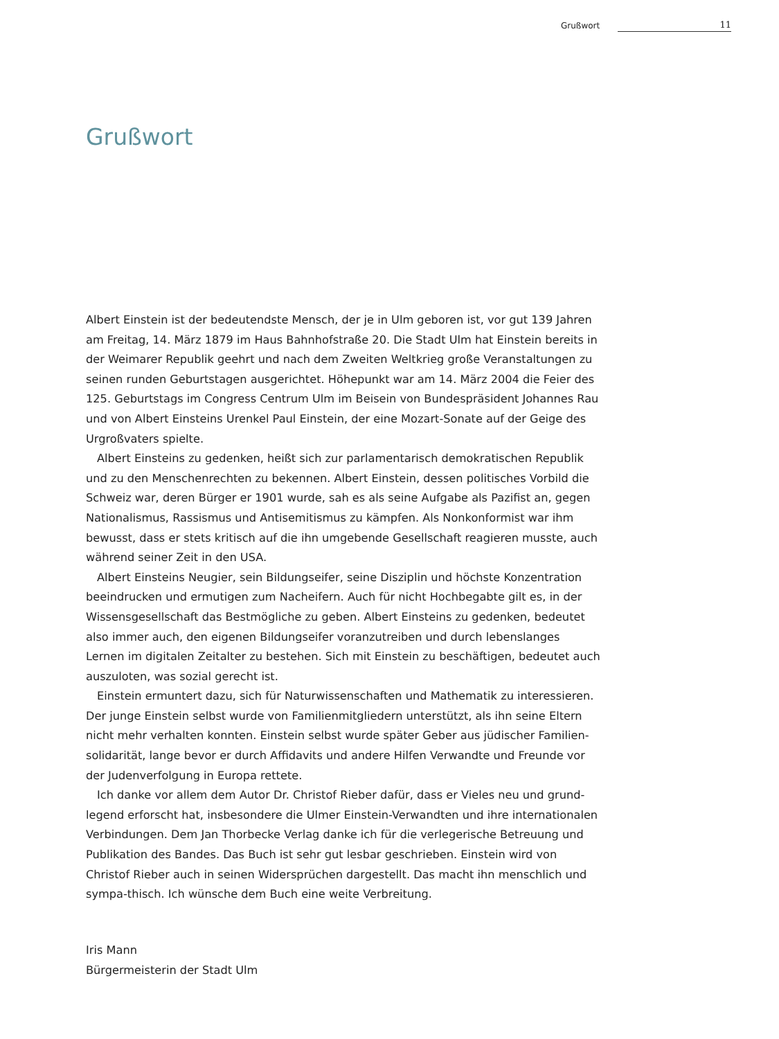Grußwort 11
Grußwort
Albert Einstein ist der bedeutendste Mensch, der je in Ulm geboren ist, vor gut 139 Jahren am Freitag, 14. März 1879 im Haus Bahnhofstraße 20. Die Stadt Ulm hat Einstein bereits in der Weimarer Republik geehrt und nach dem Zweiten Weltkrieg große Veranstaltungen zu seinen runden Geburtstagen ausgerichtet. Höhepunkt war am 14. März 2004 die Feier des 125. Geburtstags im Congress Centrum Ulm im Beisein von Bundespräsident Johannes Rau und von Albert Einsteins Urenkel Paul Einstein, der eine Mozart-Sonate auf der Geige des Urgroßvaters spielte.
Albert Einsteins zu gedenken, heißt sich zur parlamentarisch demokratischen Republik und zu den Menschenrechten zu bekennen. Albert Einstein, dessen politisches Vorbild die Schweiz war, deren Bürger er 1901 wurde, sah es als seine Aufgabe als Pazifist an, gegen Nationalismus, Rassismus und Antisemitismus zu kämpfen. Als Nonkonformist war ihm bewusst, dass er stets kritisch auf die ihn umgebende Gesellschaft reagieren musste, auch während seiner Zeit in den USA.
Albert Einsteins Neugier, sein Bildungseifer, seine Disziplin und höchste Konzentration beeindrucken und ermutigen zum Nacheifern. Auch für nicht Hochbegabte gilt es, in der Wissensgesellschaft das Bestmögliche zu geben. Albert Einsteins zu gedenken, bedeutet also immer auch, den eigenen Bildungseifer voranzutreiben und durch lebenslanges Lernen im digitalen Zeitalter zu bestehen. Sich mit Einstein zu beschäftigen, bedeutet auch auszuloten, was sozial gerecht ist.
Einstein ermuntert dazu, sich für Naturwissenschaften und Mathematik zu interessieren. Der junge Einstein selbst wurde von Familienmitgliedern unterstützt, als ihn seine Eltern nicht mehr verhalten konnten. Einstein selbst wurde später Geber aus jüdischer Familien-solidarität, lange bevor er durch Affidavits und andere Hilfen Verwandte und Freunde vor der Judenverfolgung in Europa rettete.
Ich danke vor allem dem Autor Dr. Christof Rieber dafür, dass er Vieles neu und grund-legend erforscht hat, insbesondere die Ulmer Einstein-Verwandten und ihre internationalen Verbindungen. Dem Jan Thorbecke Verlag danke ich für die verlegerische Betreuung und Publikation des Bandes. Das Buch ist sehr gut lesbar geschrieben. Einstein wird von Christof Rieber auch in seinen Widersprüchen dargestellt. Das macht ihn menschlich und sympa-thisch. Ich wünsche dem Buch eine weite Verbreitung.
Iris Mann
Bürgermeisterin der Stadt Ulm